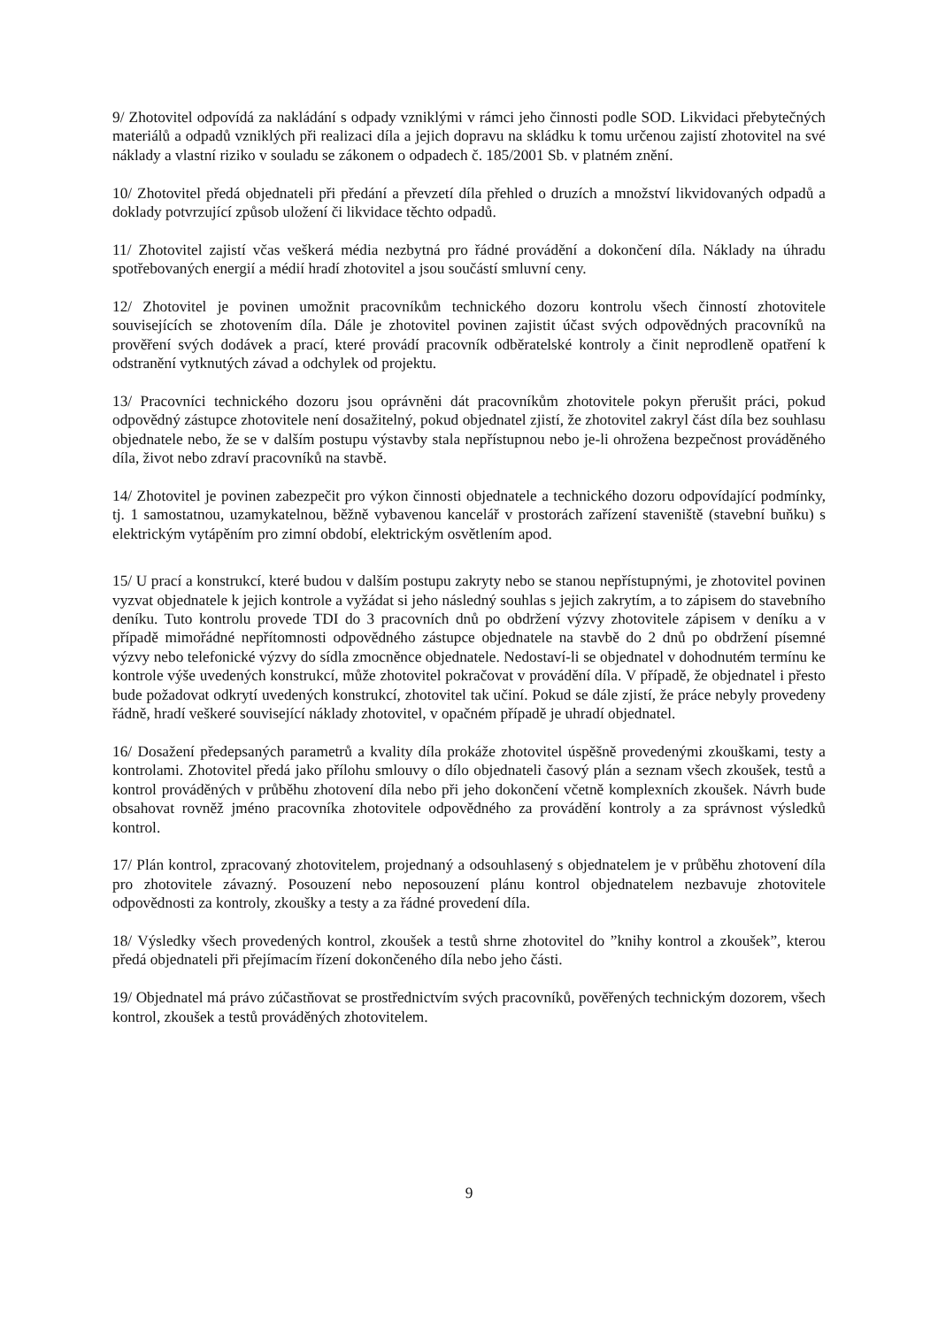9/ Zhotovitel odpovídá za nakládání s odpady vzniklými v rámci jeho činnosti podle SOD. Likvidaci přebytečných materiálů a odpadů vzniklých při realizaci díla a jejich dopravu na skládku k tomu určenou zajistí zhotovitel na své náklady a vlastní riziko v souladu se zákonem o odpadech č. 185/2001 Sb. v platném znění.
10/ Zhotovitel předá objednateli při předání a převzetí díla přehled o druzích a množství likvidovaných odpadů a doklady potvrzující způsob uložení či likvidace těchto odpadů.
11/ Zhotovitel zajistí včas veškerá média nezbytná pro řádné provádění a dokončení díla. Náklady na úhradu spotřebovaných energií a médií hradí zhotovitel a jsou součástí smluvní ceny.
12/ Zhotovitel je povinen umožnit pracovníkům technického dozoru kontrolu všech činností zhotovitele souvisejících se zhotovením díla. Dále je zhotovitel povinen zajistit účast svých odpovědných pracovníků na prověření svých dodávek a prací, které provádí pracovník odběratelské kontroly a činit neprodleně opatření k odstranění vytknutých závad a odchylek od projektu.
13/ Pracovníci technického dozoru jsou oprávněni dát pracovníkům zhotovitele pokyn přerušit práci, pokud odpovědný zástupce zhotovitele není dosažitelný, pokud objednatel zjistí, že zhotovitel zakryl část díla bez souhlasu objednatele nebo, že se v dalším postupu výstavby stala nepřístupnou nebo je-li ohrožena bezpečnost prováděného díla, život nebo zdraví pracovníků na stavbě.
14/ Zhotovitel je povinen zabezpečit pro výkon činnosti objednatele a technického dozoru odpovídající podmínky, tj. 1 samostatnou, uzamykatelnou, běžně vybavenou kancelář v prostorách zařízení staveniště (stavební buňku) s elektrickým vytápěním pro zimní období, elektrickým osvětlením apod.
15/ U prací a konstrukcí, které budou v dalším postupu zakryty nebo se stanou nepřístupnými, je zhotovitel povinen vyzvat objednatele k jejich kontrole a vyžádat si jeho následný souhlas s jejich zakrytím, a to zápisem do stavebního deníku. Tuto kontrolu provede TDI do 3 pracovních dnů po obdržení výzvy zhotovitele zápisem v deníku a v případě mimořádné nepřítomnosti odpovědného zástupce objednatele na stavbě do 2 dnů po obdržení písemné výzvy nebo telefonické výzvy do sídla zmocněnce objednatele. Nedostaví-li se objednatel v dohodnutém termínu ke kontrole výše uvedených konstrukcí, může zhotovitel pokračovat v provádění díla. V případě, že objednatel i přesto bude požadovat odkrytí uvedených konstrukcí, zhotovitel tak učiní. Pokud se dále zjistí, že práce nebyly provedeny řádně, hradí veškeré související náklady zhotovitel, v opačném případě je uhradí objednatel.
16/ Dosažení předepsaných parametrů a kvality díla prokáže zhotovitel úspěšně provedenými zkouškami, testy a kontrolami. Zhotovitel předá jako přílohu smlouvy o dílo objednateli časový plán a seznam všech zkoušek, testů a kontrol prováděných v průběhu zhotovení díla nebo při jeho dokončení včetně komplexních zkoušek. Návrh bude obsahovat rovněž jméno pracovníka zhotovitele odpovědného za provádění kontroly a za správnost výsledků kontrol.
17/ Plán kontrol, zpracovaný zhotovitelem, projednaný a odsouhlasený s objednatelem je v průběhu zhotovení díla pro zhotovitele závazný. Posouzení nebo neposouzení plánu kontrol objednatelem nezbavuje zhotovitele odpovědnosti za kontroly, zkoušky a testy a za řádné provedení díla.
18/ Výsledky všech provedených kontrol, zkoušek a testů shrne zhotovitel do ”knihy kontrol a zkoušek”, kterou předá objednateli při přejímacím řízení dokončeného díla nebo jeho části.
19/ Objednatel má právo zúčastňovat se prostřednictvím svých pracovníků, pověřených technickým dozorem, všech kontrol, zkoušek a testů prováděných zhotovitelem.
9